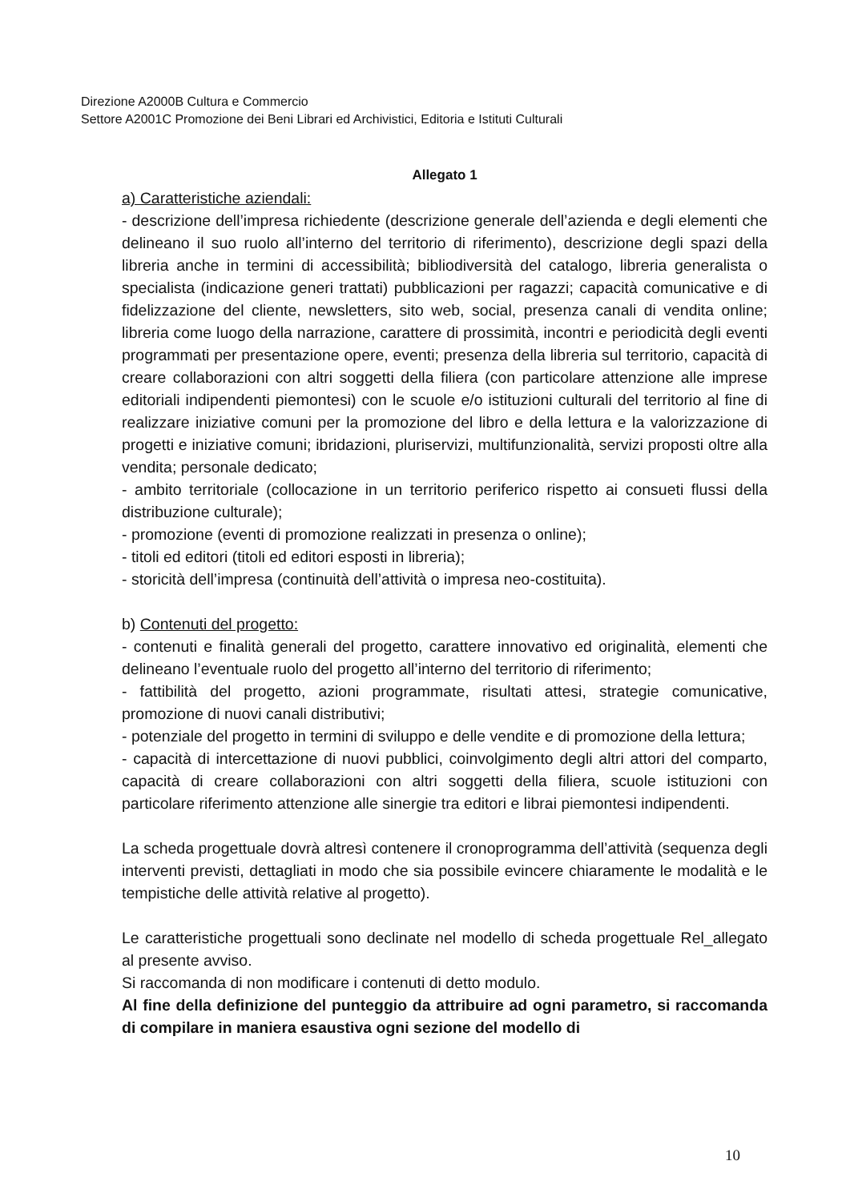Direzione A2000B Cultura e Commercio
Settore A2001C Promozione dei Beni Librari ed Archivistici, Editoria e Istituti Culturali
Allegato 1
a) Caratteristiche aziendali:
- descrizione dell’impresa richiedente (descrizione generale dell’azienda e degli elementi che delineano il suo ruolo all’interno del territorio di riferimento), descrizione degli spazi della libreria anche in termini di accessibilità; bibliodiversità del catalogo, libreria generalista o specialista (indicazione generi trattati) pubblicazioni per ragazzi; capacità comunicative e di fidelizzazione del cliente, newsletters, sito web, social, presenza canali di vendita online; libreria come luogo della narrazione, carattere di prossimità, incontri e periodicità degli eventi programmati per presentazione opere, eventi; presenza della libreria sul territorio, capacità di creare collaborazioni con altri soggetti della filiera (con particolare attenzione alle imprese editoriali indipendenti piemontesi) con le scuole e/o istituzioni culturali del territorio al fine di realizzare iniziative comuni per la promozione del libro e della lettura e la valorizzazione di progetti e iniziative comuni; ibridazioni, pluriservizi, multifunzionalità, servizi proposti oltre alla vendita; personale dedicato;
- ambito territoriale (collocazione in un territorio periferico rispetto ai consueti flussi della distribuzione culturale);
- promozione (eventi di promozione realizzati in presenza o online);
- titoli ed editori (titoli ed editori esposti in libreria);
- storicità dell’impresa (continuità dell’attività o impresa neo-costituita).
b) Contenuti del progetto:
- contenuti e finalità generali del progetto, carattere innovativo ed originalità, elementi che delineano l’eventuale ruolo del progetto all’interno del territorio di riferimento;
- fattibilità del progetto, azioni programmate, risultati attesi, strategie comunicative, promozione di nuovi canali distributivi;
- potenziale del progetto in termini di sviluppo e delle vendite e di promozione della lettura;
- capacità di intercettazione di nuovi pubblici, coinvolgimento degli altri attori del comparto, capacità di creare collaborazioni con altri soggetti della filiera, scuole istituzioni con particolare riferimento attenzione alle sinergie tra editori e librai piemontesi indipendenti.
La scheda progettuale dovrà altresì contenere il cronoprogramma dell’attività (sequenza degli interventi previsti, dettagliati in modo che sia possibile evincere chiaramente le modalità e le tempistiche delle attività relative al progetto).
Le caratteristiche progettuali sono declinate nel modello di scheda progettuale Rel_allegato al presente avviso.
Si raccomanda di non modificare i contenuti di detto modulo.
Al fine della definizione del punteggio da attribuire ad ogni parametro, si raccomanda di compilare in maniera esaustiva ogni sezione del modello di
10